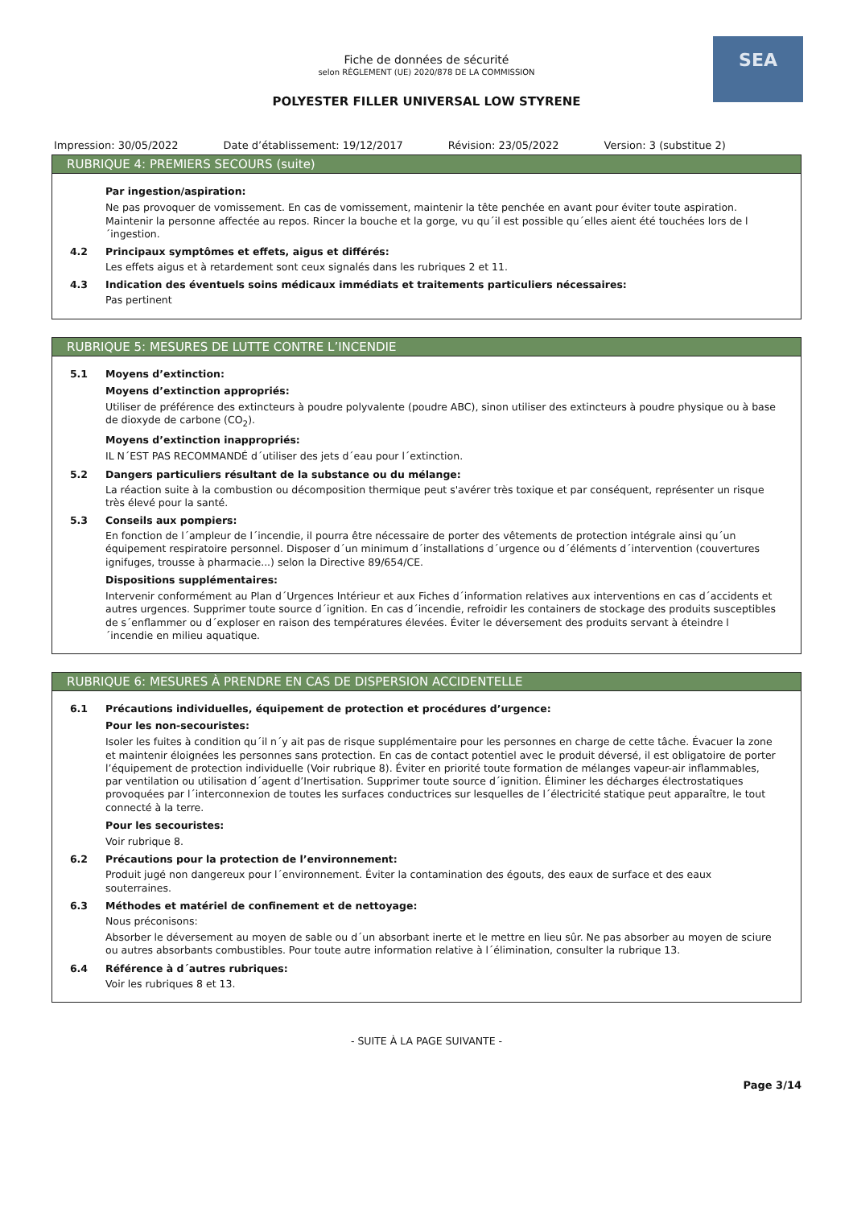SEA
Fiche de données de sécurité
selon RÈGLEMENT (UE) 2020/878 DE LA COMMISSION
POLYESTER FILLER UNIVERSAL LOW STYRENE
Impression: 30/05/2022 Date d’établissement: 19/12/2017 Révision: 23/05/2022 Version: 3 (substitue 2)
RUBRIQUE 4: PREMIERS SECOURS (suite)
Par ingestion/aspiration:
Ne pas provoquer de vomissement. En cas de vomissement, maintenir la tête penchée en avant pour éviter toute aspiration. Maintenir la personne affectée au repos. Rincer la bouche et la gorge, vu qu´il est possible qu´elles aient été touchées lors de l´ingestion.
4.2 Principaux symptômes et effets, aigus et différés:
Les effets aigus et à retardement sont ceux signalés dans les rubriques 2 et 11.
4.3 Indication des éventuels soins médicaux immédiats et traitements particuliers nécessaires:
Pas pertinent
RUBRIQUE 5: MESURES DE LUTTE CONTRE L’INCENDIE
5.1 Moyens d’extinction:
Moyens d’extinction appropriés:
Utiliser de préférence des extincteurs à poudre polyvalente (poudre ABC), sinon utiliser des extincteurs à poudre physique ou à base de dioxyde de carbone (CO<sub>2</sub>).
Moyens d’extinction inappropriés:
IL N´EST PAS RECOMMANDÉ d´utiliser des jets d´eau pour l´extinction.
5.2 Dangers particuliers résultant de la substance ou du mélange:
La réaction suite à la combustion ou décomposition thermique peut s'avérer très toxique et par conséquent, représenter un risque très élevé pour la santé.
5.3 Conseils aux pompiers:
En fonction de l´ampleur de l´incendie, il pourra être nécessaire de porter des vêtements de protection intégrale ainsi qu´un équipement respiratoire personnel. Disposer d´un minimum d´installations d´urgence ou d´éléments d´intervention (couvertures ignifuges, trousse à pharmacie...) selon la Directive 89/654/CE.
Dispositions supplémentaires:
Intervenir conformément au Plan d´Urgences Intérieur et aux Fiches d´information relatives aux interventions en cas d´accidents et autres urgences. Supprimer toute source d´ignition. En cas d´incendie, refroidir les containers de stockage des produits susceptibles de s´enflammer ou d´exploser en raison des températures élevées. Éviter le déversement des produits servant à éteindre l´incendie en milieu aquatique.
RUBRIQUE 6: MESURES À PRENDRE EN CAS DE DISPERSION ACCIDENTELLE
6.1 Précautions individuelles, équipement de protection et procédures d’urgence:
Pour les non-secouristes:
Isoler les fuites à condition qu´il n´y ait pas de risque supplémentaire pour les personnes en charge de cette tâche. Évacuer la zone et maintenir éloignées les personnes sans protection. En cas de contact potentiel avec le produit déversé, il est obligatoire de porter l’équipement de protection individuelle (Voir rubrique 8). Éviter en priorité toute formation de mélanges vapeur-air inflammables, par ventilation ou utilisation d´agent d’Inertisation. Supprimer toute source d´ignition. Éliminer les décharges électrostatiques provoquées par l´interconnexion de toutes les surfaces conductrices sur lesquelles de l´électricité statique peut apparaître, le tout connecté à la terre.
Pour les secouristes:
Voir rubrique 8.
6.2 Précautions pour la protection de l’environnement:
Produit jugé non dangereux pour l´environnement. Éviter la contamination des égouts, des eaux de surface et des eaux souterraines.
6.3 Méthodes et matériel de confinement et de nettoyage:
Nous préconisons:
Absorber le déversement au moyen de sable ou d´un absorbant inerte et le mettre en lieu sûr. Ne pas absorber au moyen de sciure ou autres absorbants combustibles. Pour toute autre information relative à l´élimination, consulter la rubrique 13.
6.4 Référence à d´autres rubriques:
Voir les rubriques 8 et 13.
- SUITE À LA PAGE SUIVANTE -
Page 3/14